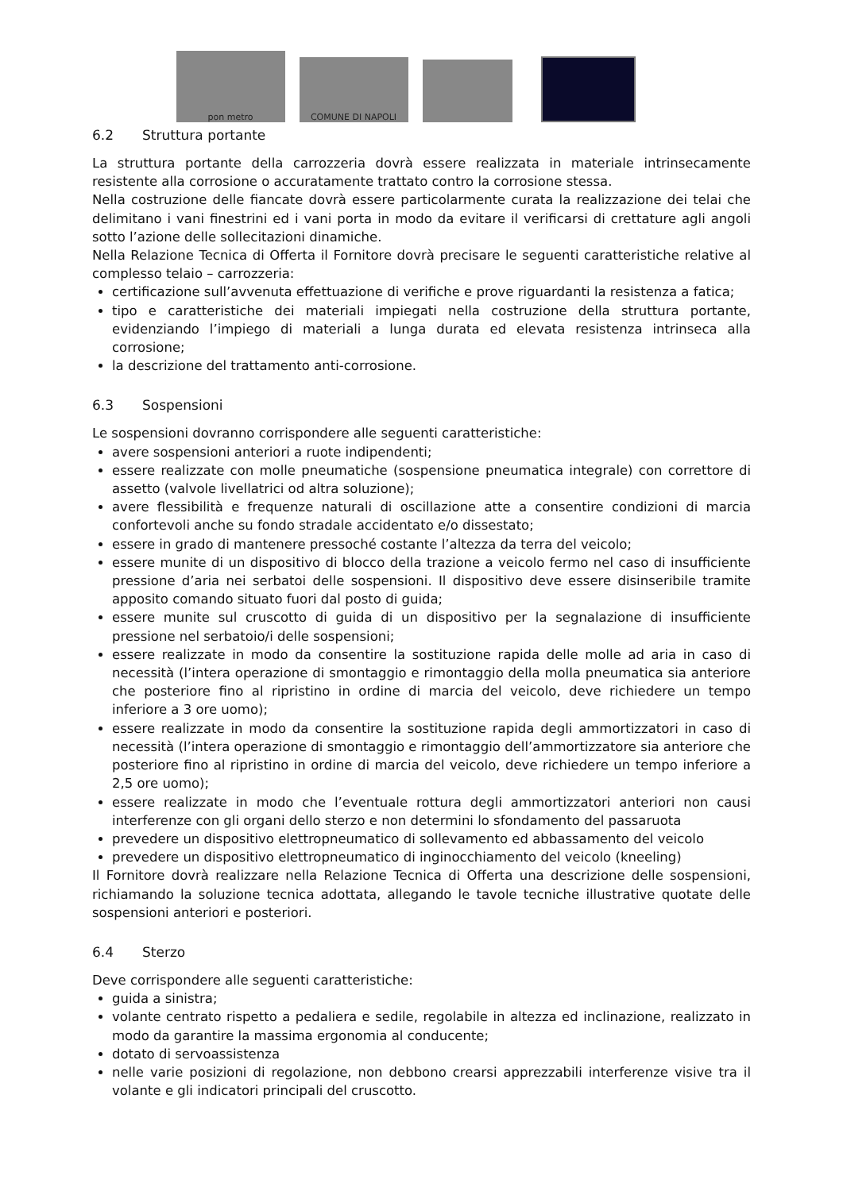pon metro
COMUNE DI NAPOLI
6.2 Struttura portante
La struttura portante della carrozzeria dovrà essere realizzata in materiale intrinsecamente resistente alla corrosione o accuratamente trattato contro la corrosione stessa.
Nella costruzione delle fiancate dovrà essere particolarmente curata la realizzazione dei telai che delimitano i vani finestrini ed i vani porta in modo da evitare il verificarsi di crettature agli angoli sotto l’azione delle sollecitazioni dinamiche.
Nella Relazione Tecnica di Offerta il Fornitore dovrà precisare le seguenti caratteristiche relative al complesso telaio – carrozzeria:
certificazione sull’avvenuta effettuazione di verifiche e prove riguardanti la resistenza a fatica;
tipo e caratteristiche dei materiali impiegati nella costruzione della struttura portante, evidenziando l’impiego di materiali a lunga durata ed elevata resistenza intrinseca alla corrosione;
la descrizione del trattamento anti-corrosione.
6.3 Sospensioni
Le sospensioni dovranno corrispondere alle seguenti caratteristiche:
avere sospensioni anteriori a ruote indipendenti;
essere realizzate con molle pneumatiche (sospensione pneumatica integrale) con correttore di assetto (valvole livellatrici od altra soluzione);
avere flessibilità e frequenze naturali di oscillazione atte a consentire condizioni di marcia confortevoli anche su fondo stradale accidentato e/o dissestato;
essere in grado di mantenere pressoché costante l’altezza da terra del veicolo;
essere munite di un dispositivo di blocco della trazione a veicolo fermo nel caso di insufficiente pressione d’aria nei serbatoi delle sospensioni. Il dispositivo deve essere disinseribile tramite apposito comando situato fuori dal posto di guida;
essere munite sul cruscotto di guida di un dispositivo per la segnalazione di insufficiente pressione nel serbatoio/i delle sospensioni;
essere realizzate in modo da consentire la sostituzione rapida delle molle ad aria in caso di necessità (l’intera operazione di smontaggio e rimontaggio della molla pneumatica sia anteriore che posteriore fino al ripristino in ordine di marcia del veicolo, deve richiedere un tempo inferiore a 3 ore uomo);
essere realizzate in modo da consentire la sostituzione rapida degli ammortizzatori in caso di necessità (l’intera operazione di smontaggio e rimontaggio dell’ammortizzatore sia anteriore che posteriore fino al ripristino in ordine di marcia del veicolo, deve richiedere un tempo inferiore a 2,5 ore uomo);
essere realizzate in modo che l’eventuale rottura degli ammortizzatori anteriori non causi interferenze con gli organi dello sterzo e non determini lo sfondamento del passaruota
prevedere un dispositivo elettropneumatico di sollevamento ed abbassamento del veicolo
prevedere un dispositivo elettropneumatico di inginocchiamento del veicolo (kneeling)
Il Fornitore dovrà realizzare nella Relazione Tecnica di Offerta una descrizione delle sospensioni, richiamando la soluzione tecnica adottata, allegando le tavole tecniche illustrative quotate delle sospensioni anteriori e posteriori.
6.4 Sterzo
Deve corrispondere alle seguenti caratteristiche:
guida a sinistra;
volante centrato rispetto a pedaliera e sedile, regolabile in altezza ed inclinazione, realizzato in modo da garantire la massima ergonomia al conducente;
dotato di servoassistenza
nelle varie posizioni di regolazione, non debbono crearsi apprezzabili interferenze visive tra il volante e gli indicatori principali del cruscotto.